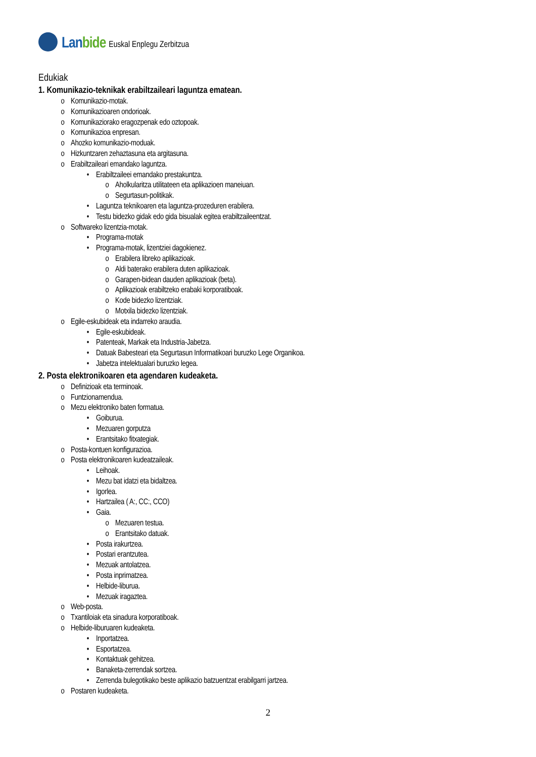Lanbide
Euskal Enplegu Zerbitzua
Edukiak
1. Komunikazio-teknikak erabiltzaileari laguntza ematean.
o Komunikazio-motak.
o Komunikazioaren ondorioak.
o Komunikaziorako eragozpenak edo oztopoak.
o Komunikazioa enpresan.
o Ahozko komunikazio-moduak.
o Hizkuntzaren zehaztasuna eta argitasuna.
o Erabiltzaileari emandako laguntza.
• Erabiltzaileei emandako prestakuntza.
o Aholkularitza utilitateen eta aplikazioen maneiuan.
o Segurtasun-politikak.
• Laguntza teknikoaren eta laguntza-prozeduren erabilera.
• Testu bidezko gidak edo gida bisualak egitea erabiltzaileentzat.
o Softwareko lizentzia-motak.
• Programa-motak
• Programa-motak, lizentziei dagokienez.
o Erabilera libreko aplikazioak.
o Aldi baterako erabilera duten aplikazioak.
o Garapen-bidean dauden aplikazioak (beta).
o Aplikazioak erabiltzeko erabaki korporatiboak.
o Kode bidezko lizentziak.
o Motxila bidezko lizentziak.
o Egile-eskubideak eta indarreko araudia.
• Egile-eskubideak.
• Patenteak, Markak eta Industria-Jabetza.
• Datuak Babesteari eta Segurtasun Informatikoari buruzko Lege Organikoa.
• Jabetza intelektualari buruzko legea.
2. Posta elektronikoaren eta agendaren kudeaketa.
o Definizioak eta terminoak.
o Funtzionamendua.
o Mezu elektroniko baten formatua.
• Goiburua.
• Mezuaren gorputza
• Erantsitako fitxategiak.
o Posta-kontuen konfigurazioa.
o Posta elektronikoaren kudeatzaileak.
• Leihoak.
• Mezu bat idatzi eta bidaltzea.
• Igorlea.
• Hartzailea ( A:, CC:, CCO)
• Gaia.
o Mezuaren testua.
o Erantsitako datuak.
• Posta irakurtzea.
• Postari erantzutea.
• Mezuak antolatzea.
• Posta inprimatzea.
• Helbide-liburua.
• Mezuak iragaztea.
o Web-posta.
o Txantiloiak eta sinadura korporatiboak.
o Helbide-liburuaren kudeaketa.
• Inportatzea.
• Esportatzea.
• Kontaktuak gehitzea.
• Banaketa-zerrendak sortzea.
• Zerrenda bulegotikako beste aplikazio batzuentzat erabilgarri jartzea.
o Postaren kudeaketa.
2